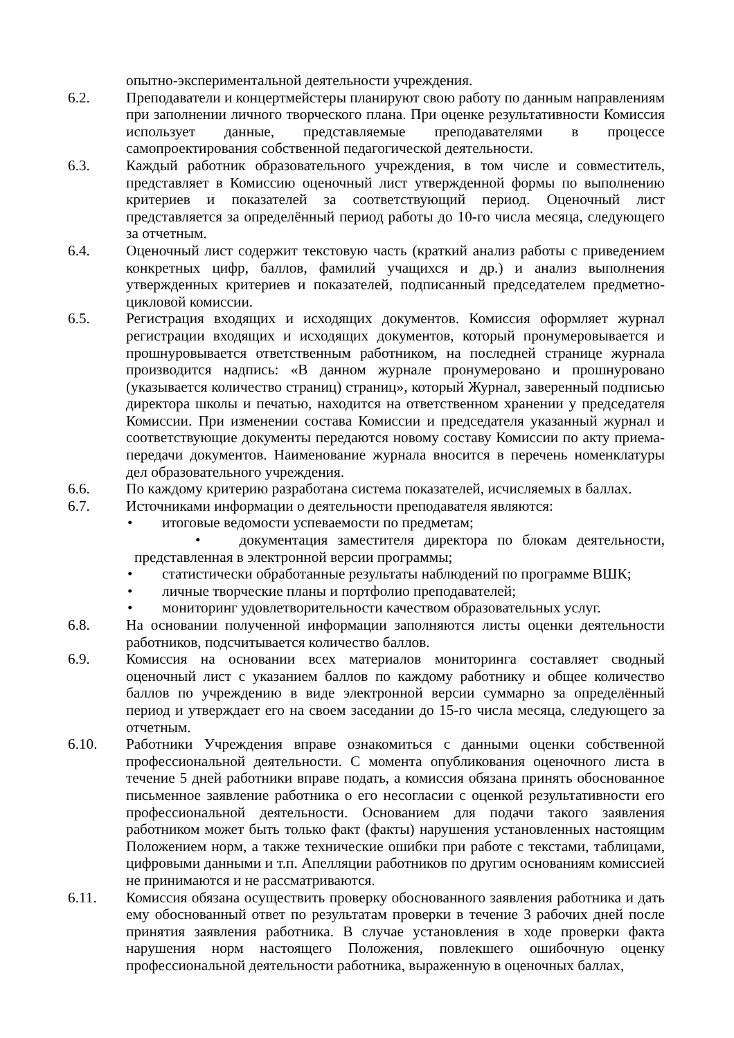опытно-экспериментальной деятельности учреждения.
6.2. Преподаватели и концертмейстеры планируют свою работу по данным направлениям при заполнении личного творческого плана. При оценке результативности Комиссия использует данные, представляемые преподавателями в процессе самопроектирования собственной педагогической деятельности.
6.3. Каждый работник образовательного учреждения, в том числе и совместитель, представляет в Комиссию оценочный лист утвержденной формы по выполнению критериев и показателей за соответствующий период. Оценочный лист представляется за определённый период работы до 10-го числа месяца, следующего за отчетным.
6.4. Оценочный лист содержит текстовую часть (краткий анализ работы с приведением конкретных цифр, баллов, фамилий учащихся и др.) и анализ выполнения утвержденных критериев и показателей, подписанный председателем предметно-цикловой комиссии.
6.5. Регистрация входящих и исходящих документов. Комиссия оформляет журнал регистрации входящих и исходящих документов, который пронумеровывается и прошнуровывается ответственным работником, на последней странице журнала производится надпись: «В данном журнале пронумеровано и прошнуровано (указывается количество страниц) страниц», который Журнал, заверенный подписью директора школы и печатью, находится на ответственном хранении у председателя Комиссии. При изменении состава Комиссии и председателя указанный журнал и соответствующие документы передаются новому составу Комиссии по акту приема-передачи документов. Наименование журнала вносится в перечень номенклатуры дел образовательного учреждения.
6.6. По каждому критерию разработана система показателей, исчисляемых в баллах.
6.7. Источниками информации о деятельности преподавателя являются:
• итоговые ведомости успеваемости по предметам;
• документация заместителя директора по блокам деятельности, представленная в электронной версии программы;
• статистически обработанные результаты наблюдений по программе ВШК;
• личные творческие планы и портфолио преподавателей;
• мониторинг удовлетворительности качеством образовательных услуг.
6.8. На основании полученной информации заполняются листы оценки деятельности работников, подсчитывается количество баллов.
6.9. Комиссия на основании всех материалов мониторинга составляет сводный оценочный лист с указанием баллов по каждому работнику и общее количество баллов по учреждению в виде электронной версии суммарно за определённый период и утверждает его на своем заседании до 15-го числа месяца, следующего за отчетным.
6.10. Работники Учреждения вправе ознакомиться с данными оценки собственной профессиональной деятельности. С момента опубликования оценочного листа в течение 5 дней работники вправе подать, а комиссия обязана принять обоснованное письменное заявление работника о его несогласии с оценкой результативности его профессиональной деятельности. Основанием для подачи такого заявления работником может быть только факт (факты) нарушения установленных настоящим Положением норм, а также технические ошибки при работе с текстами, таблицами, цифровыми данными и т.п. Апелляции работников по другим основаниям комиссией не принимаются и не рассматриваются.
6.11. Комиссия обязана осуществить проверку обоснованного заявления работника и дать ему обоснованный ответ по результатам проверки в течение 3 рабочих дней после принятия заявления работника. В случае установления в ходе проверки факта нарушения норм настоящего Положения, повлекшего ошибочную оценку профессиональной деятельности работника, выраженную в оценочных баллах,